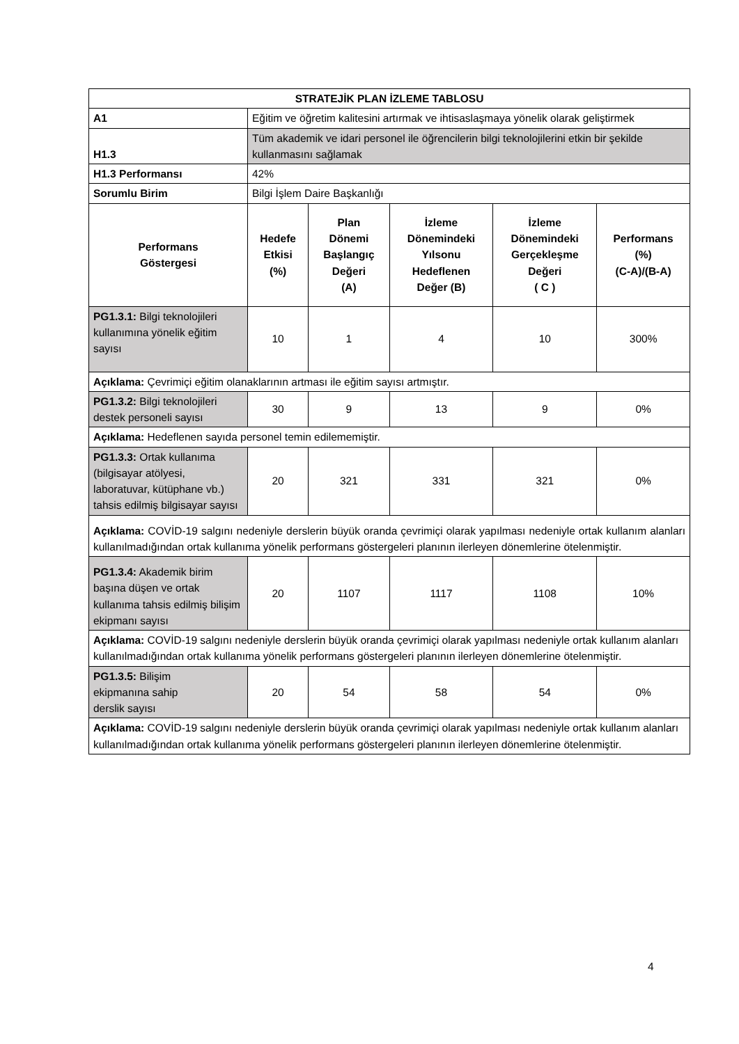| STRATEJİK PLAN İZLEME TABLOSU | | | | | |
| --- | --- | --- | --- | --- | --- |
| A1 | Eğitim ve öğretim kalitesini artırmak ve ihtisaslaşmaya yönelik olarak geliştirmek | | | | |
| H1.3 | Tüm akademik ve idari personel ile öğrencilerin bilgi teknolojilerini etkin bir şekilde kullanmasını sağlamak | | | | |
| H1.3 Performansı | 42% | | | | |
| Sorumlu Birim | Bilgi İşlem Daire Başkanlığı | | | | |
| Performans Göstergesi | Hedefe Etkisi (%) | Plan Dönemi Başlangıç Değeri (A) | İzleme Dönemindeki Yılsonu Hedeflenen Değer (B) | İzleme Dönemindeki Gerçekleşme Değeri ( C ) | Performans (%) (C-A)/(B-A) |
| PG1.3.1: Bilgi teknolojileri kullanımına yönelik eğitim sayısı | 10 | 1 | 4 | 10 | 300% |
| Açıklama: Çevrimiçi eğitim olanaklarının artması ile eğitim sayısı artmıştır. | | | | | |
| PG1.3.2: Bilgi teknolojileri destek personeli sayısı | 30 | 9 | 13 | 9 | 0% |
| Açıklama: Hedeflenen sayıda personel temin edilememiştir. | | | | | |
| PG1.3.3: Ortak kullanıma (bilgisayar atölyesi, laboratuvar, kütüphane vb.) tahsis edilmiş bilgisayar sayısı | 20 | 321 | 331 | 321 | 0% |
| Açıklama: COVİD-19 salgını nedeniyle derslerin büyük oranda çevrimiçi olarak yapılması nedeniyle ortak kullanım alanları kullanılmadığından ortak kullanıma yönelik performans göstergeleri planının ilerleyen dönemlerine ötelenmiştir. | | | | | |
| PG1.3.4: Akademik birim başına düşen ve ortak kullanıma tahsis edilmiş bilişim ekipmanı sayısı | 20 | 1107 | 1117 | 1108 | 10% |
| Açıklama: COVİD-19 salgını nedeniyle derslerin büyük oranda çevrimiçi olarak yapılması nedeniyle ortak kullanım alanları kullanılmadığından ortak kullanıma yönelik performans göstergeleri planının ilerleyen dönemlerine ötelenmiştir. | | | | | |
| PG1.3.5: Bilişim ekipmanına sahip derslik sayısı | 20 | 54 | 58 | 54 | 0% |
| Açıklama: COVİD-19 salgını nedeniyle derslerin büyük oranda çevrimiçi olarak yapılması nedeniyle ortak kullanım alanları kullanılmadığından ortak kullanıma yönelik performans göstergeleri planının ilerleyen dönemlerine ötelenmiştir. | | | | | |
4